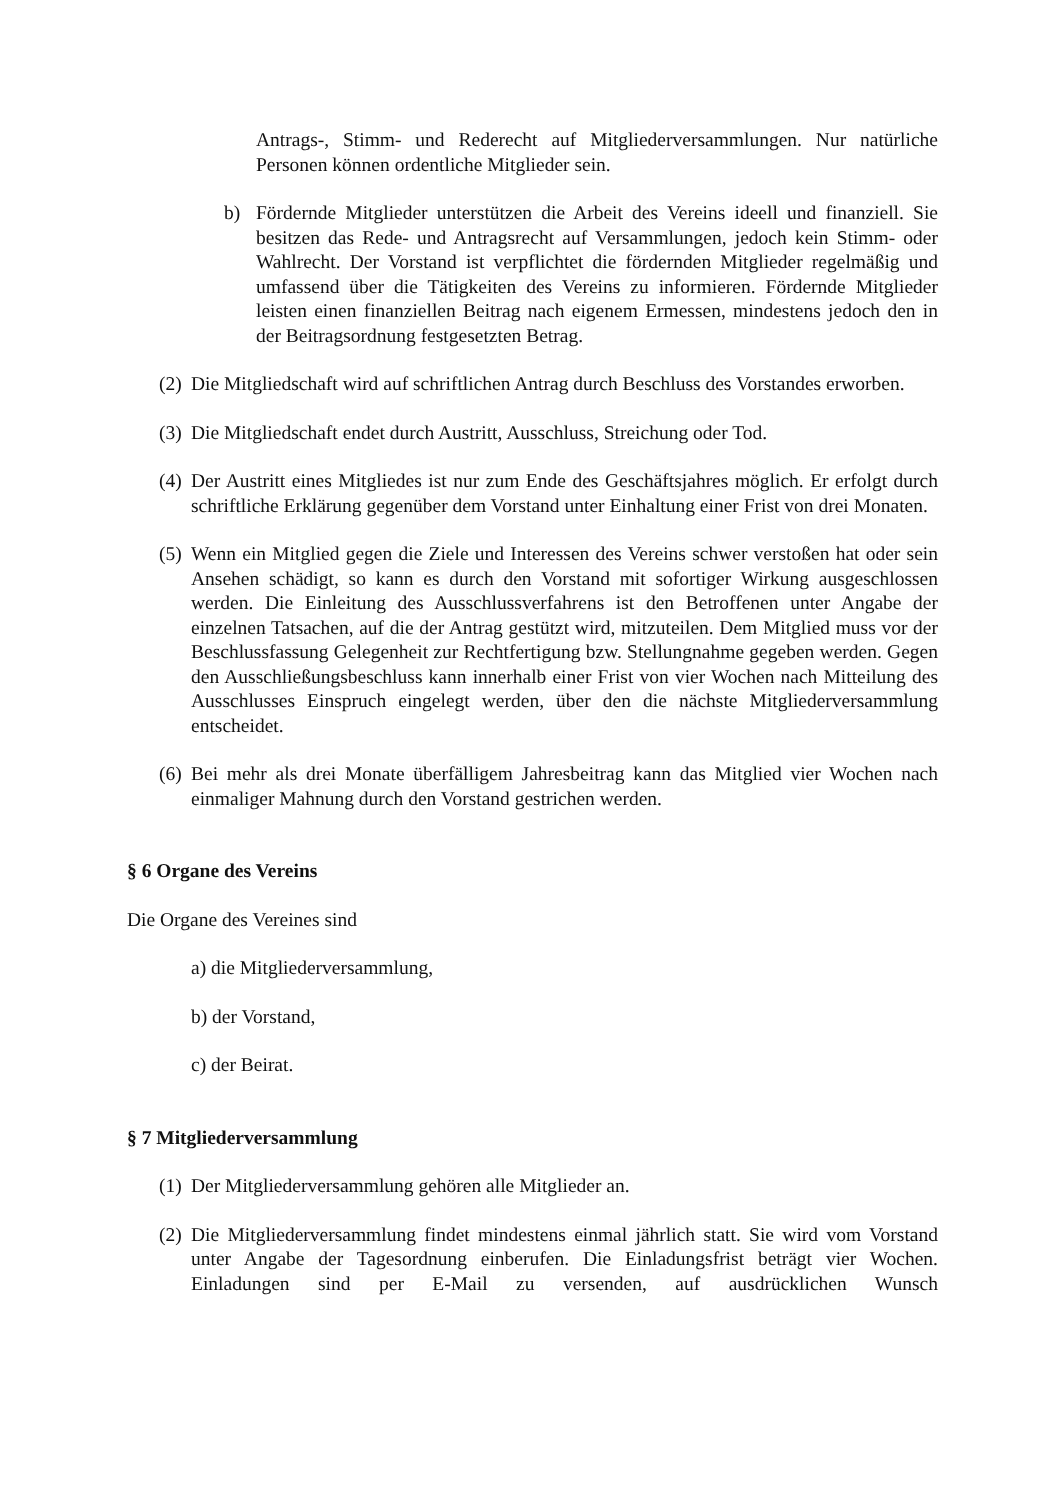Antrags-, Stimm- und Rederecht auf Mitgliederversammlungen. Nur natürliche Personen können ordentliche Mitglieder sein.
b) Fördernde Mitglieder unterstützen die Arbeit des Vereins ideell und finanziell. Sie besitzen das Rede- und Antragsrecht auf Versammlungen, jedoch kein Stimm- oder Wahlrecht. Der Vorstand ist verpflichtet die fördernden Mitglieder regelmäßig und umfassend über die Tätigkeiten des Vereins zu informieren. Fördernde Mitglieder leisten einen finanziellen Beitrag nach eigenem Ermessen, mindestens jedoch den in der Beitragsordnung festgesetzten Betrag.
(2)
Die Mitgliedschaft wird auf schriftlichen Antrag durch Beschluss des Vorstandes erworben.
(3)
Die Mitgliedschaft endet durch Austritt, Ausschluss, Streichung oder Tod.
(4)
Der Austritt eines Mitgliedes ist nur zum Ende des Geschäftsjahres möglich. Er erfolgt durch schriftliche Erklärung gegenüber dem Vorstand unter Einhaltung einer Frist von drei Monaten.
(5)
Wenn ein Mitglied gegen die Ziele und Interessen des Vereins schwer verstoßen hat oder sein Ansehen schädigt, so kann es durch den Vorstand mit sofortiger Wirkung ausgeschlossen werden. Die Einleitung des Ausschlussverfahrens ist den Betroffenen unter Angabe der einzelnen Tatsachen, auf die der Antrag gestützt wird, mitzuteilen. Dem Mitglied muss vor der Beschlussfassung Gelegenheit zur Rechtfertigung bzw. Stellungnahme gegeben werden. Gegen den Ausschließungsbeschluss kann innerhalb einer Frist von vier Wochen nach Mitteilung des Ausschlusses Einspruch eingelegt werden, über den die nächste Mitgliederversammlung entscheidet.
(6)
Bei mehr als drei Monate überfälligem Jahresbeitrag kann das Mitglied vier Wochen nach einmaliger Mahnung durch den Vorstand gestrichen werden.
§ 6 Organe des Vereins
Die Organe des Vereines sind
a) die Mitgliederversammlung,
b) der Vorstand,
c) der Beirat.
§ 7 Mitgliederversammlung
(1)
Der Mitgliederversammlung gehören alle Mitglieder an.
(2)
Die Mitgliederversammlung findet mindestens einmal jährlich statt. Sie wird vom Vorstand unter Angabe der Tagesordnung einberufen. Die Einladungsfrist beträgt vier Wochen. Einladungen sind per E-Mail zu versenden, auf ausdrücklichen Wunsch